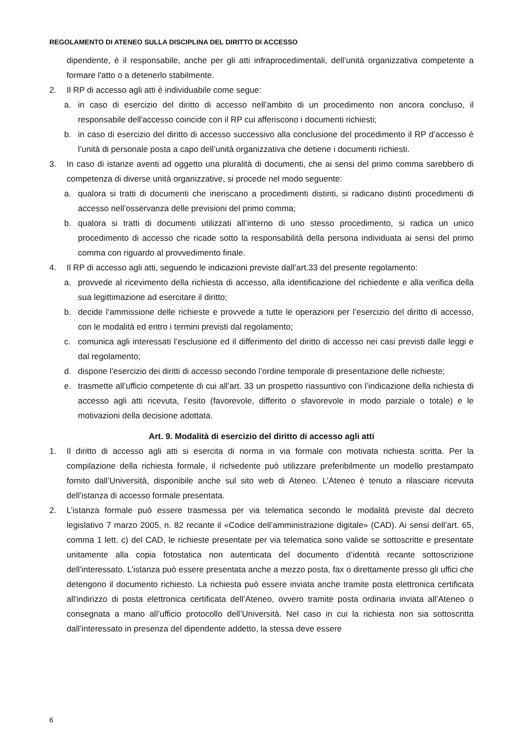REGOLAMENTO DI ATENEO SULLA DISCIPLINA DEL DIRITTO DI ACCESSO
dipendente, è il responsabile, anche per gli atti infraprocedimentali, dell’unità organizzativa competente a formare l'atto o a detenerlo stabilmente.
2. Il RP di accesso agli atti è individuabile come segue:
a. in caso di esercizio del diritto di accesso nell’ambito di un procedimento non ancora concluso, il responsabile dell'accesso coincide con il RP cui afferiscono i documenti richiesti;
b. in caso di esercizio del diritto di accesso successivo alla conclusione del procedimento il RP d’accesso è l’unità di personale posta a capo dell’unità organizzativa che detiene i documenti richiesti.
3. In caso di istanze aventi ad oggetto una pluralità di documenti, che ai sensi del primo comma sarebbero di competenza di diverse unità organizzative, si procede nel modo seguente:
a. qualora si tratti di documenti che ineriscano a procedimenti distinti, si radicano distinti procedimenti di accesso nell’osservanza delle previsioni del primo comma;
b. qualora si tratti di documenti utilizzati all’interno di uno stesso procedimento, si radica un unico procedimento di accesso che ricade sotto la responsabilità della persona individuata ai sensi del primo comma con riguardo al provvedimento finale.
4. Il RP di accesso agli atti, seguendo le indicazioni previste dall’art.33 del presente regolamento:
a. provvede al ricevimento della richiesta di accesso, alla identificazione del richiedente e alla verifica della sua legittimazione ad esercitare il diritto;
b. decide l’ammissione delle richieste e provvede a tutte le operazioni per l’esercizio del diritto di accesso, con le modalità ed entro i termini previsti dal regolamento;
c. comunica agli interessati l’esclusione ed il differimento del diritto di accesso nei casi previsti dalle leggi e dal regolamento;
d. dispone l’esercizio dei diritti di accesso secondo l’ordine temporale di presentazione delle richieste;
e. trasmette all’ufficio competente di cui all’art. 33 un prospetto riassuntivo con l’indicazione della richiesta di accesso agli atti ricevuta, l’esito (favorevole, differito o sfavorevole in modo parziale o totale) e le motivazioni della decisione adottata.
Art. 9. Modalità di esercizio del diritto di accesso agli atti
1. Il diritto di accesso agli atti si esercita di norma in via formale con motivata richiesta scritta. Per la compilazione della richiesta formale, il richiedente può utilizzare preferibilmente un modello prestampato fornito dall’Università, disponibile anche sul sito web di Ateneo. L’Ateneo è tenuto a rilasciare ricevuta dell’istanza di accesso formale presentata.
2. L’istanza formale può essere trasmessa per via telematica secondo le modalità previste dal decreto legislativo 7 marzo 2005, n. 82 recante il «Codice dell’amministrazione digitale» (CAD). Ai sensi dell’art. 65, comma 1 lett. c) del CAD, le richieste presentate per via telematica sono valide se sottoscritte e presentate unitamente alla copia fotostatica non autenticata del documento d’identità recante sottoscrizione dell’interessato. L’istanza può essere presentata anche a mezzo posta, fax o direttamente presso gli uffici che detengono il documento richiesto. La richiesta può essere inviata anche tramite posta elettronica certificata all'indirizzo di posta elettronica certificata dell’Ateneo, ovvero tramite posta ordinaria inviata all’Ateneo o consegnata a mano all’ufficio protocollo dell’Università. Nel caso in cui la richiesta non sia sottoscritta dall’interessato in presenza del dipendente addetto, la stessa deve essere
6